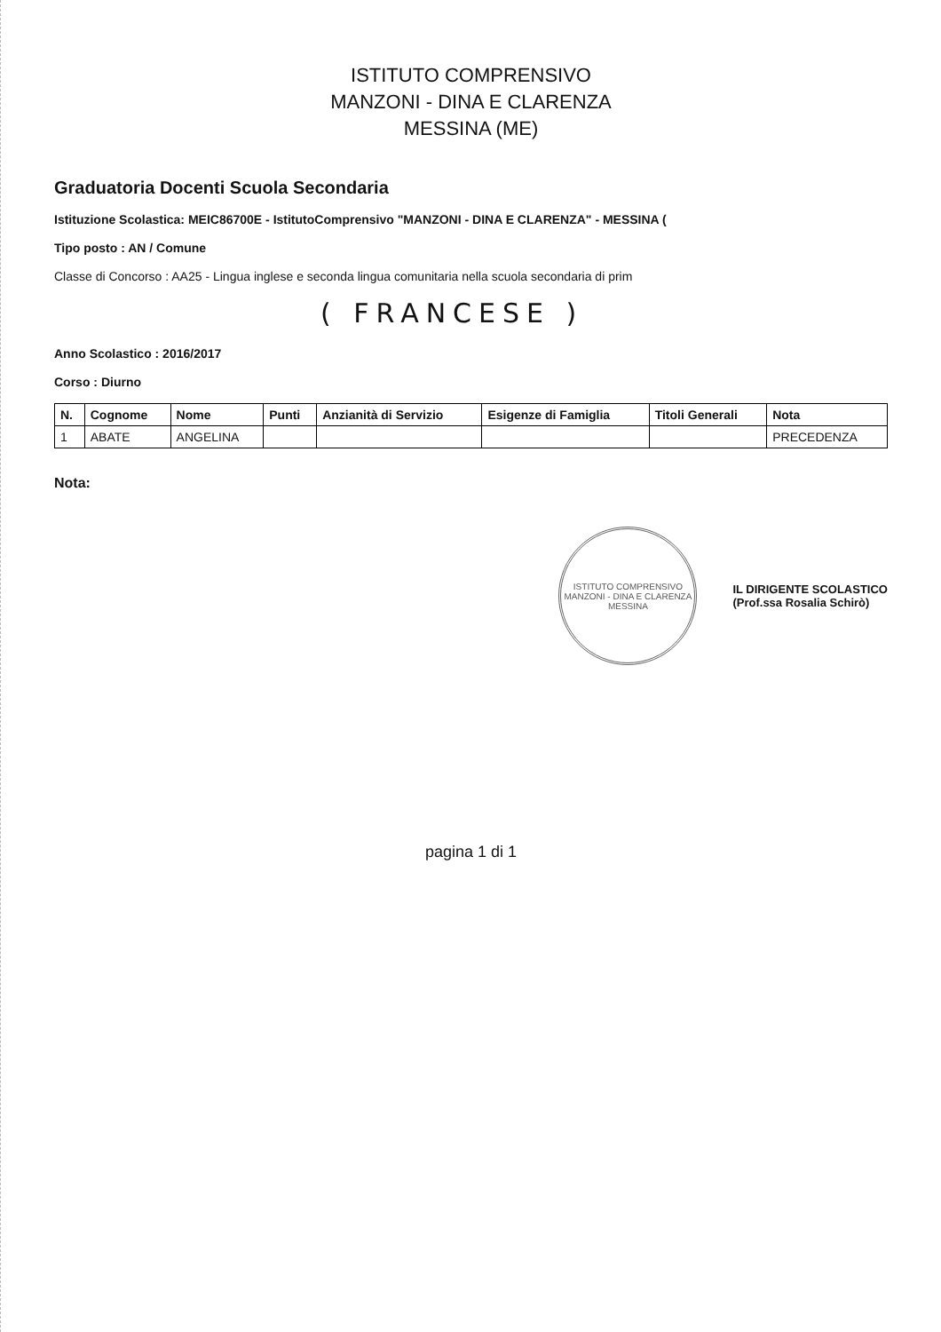ISTITUTO COMPRENSIVO
MANZONI - DINA E CLARENZA
MESSINA (ME)
Graduatoria Docenti Scuola Secondaria
Istituzione Scolastica: MEIC86700E - IstitutoComprensivo "MANZONI - DINA E CLARENZA" - MESSINA (
Tipo posto : AN / Comune
Classe di Concorso : AA25 - Lingua inglese e seconda lingua comunitaria nella scuola secondaria di prim
( FRANCESE )
Anno Scolastico : 2016/2017
Corso : Diurno
| N. | Cognome | Nome | Punti | Anzianità di Servizio | Esigenze di Famiglia | Titoli Generali | Nota |
| --- | --- | --- | --- | --- | --- | --- | --- |
| 1 | ABATE | ANGELINA | | | | | PRECEDENZA |
Nota:
ISTITUTO COMPRENSIVO
MANZONI - DINA E CLARENZA
MESSINA
IL DIRIGENTE SCOLASTICO
(Prof.ssa Rosalia Schirò)
pagina 1 di 1